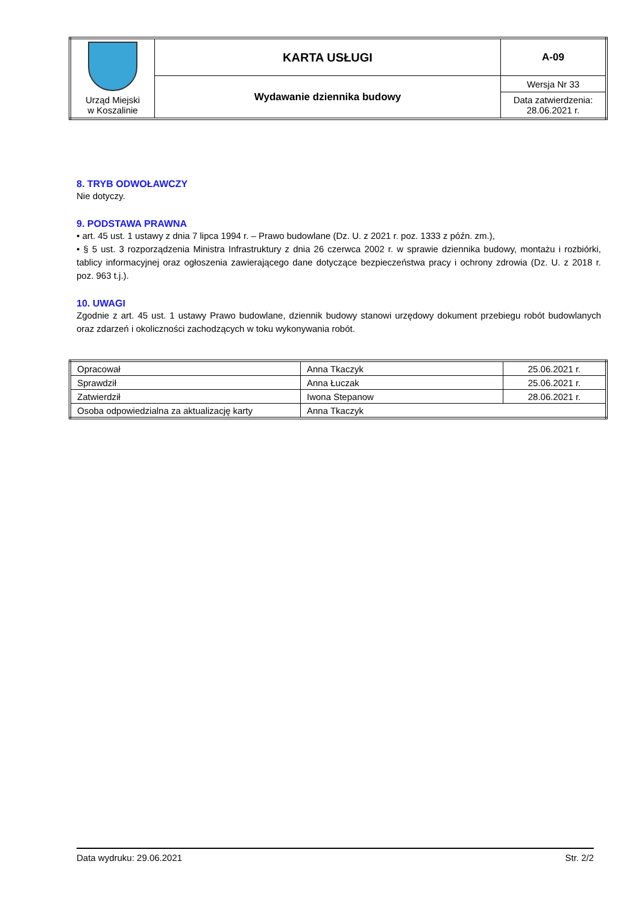| Urząd Miejski w Koszalinie | KARTA USŁUGI | A-09 |
| | Wydawanie dziennika budowy | Wersja Nr 33 |
| | | Data zatwierdzenia: 28.06.2021 r. |
8. TRYB ODWOŁAWCZY
Nie dotyczy.
9. PODSTAWA PRAWNA
• art. 45 ust. 1 ustawy z dnia 7 lipca 1994 r. – Prawo budowlane (Dz. U. z 2021 r. poz. 1333 z późn. zm.),
• § 5 ust. 3 rozporządzenia Ministra Infrastruktury z dnia 26 czerwca 2002 r. w sprawie dziennika budowy, montażu i rozbiórki, tablicy informacyjnej oraz ogłoszenia zawierającego dane dotyczące bezpieczeństwa pracy i ochrony zdrowia (Dz. U. z 2018 r. poz. 963 t.j.).
10. UWAGI
Zgodnie z art. 45 ust. 1 ustawy Prawo budowlane, dziennik budowy stanowi urzędowy dokument przebiegu robót budowlanych oraz zdarzeń i okoliczności zachodzących w toku wykonywania robót.
| Opracował | Anna Tkaczyk | 25.06.2021 r. |
| Sprawdził | Anna Łuczak | 25.06.2021 r. |
| Zatwierdził | Iwona Stepanow | 28.06.2021 r. |
| Osoba odpowiedzialna za aktualizację karty | Anna Tkaczyk | |
Data wydruku: 29.06.2021 Str. 2/2